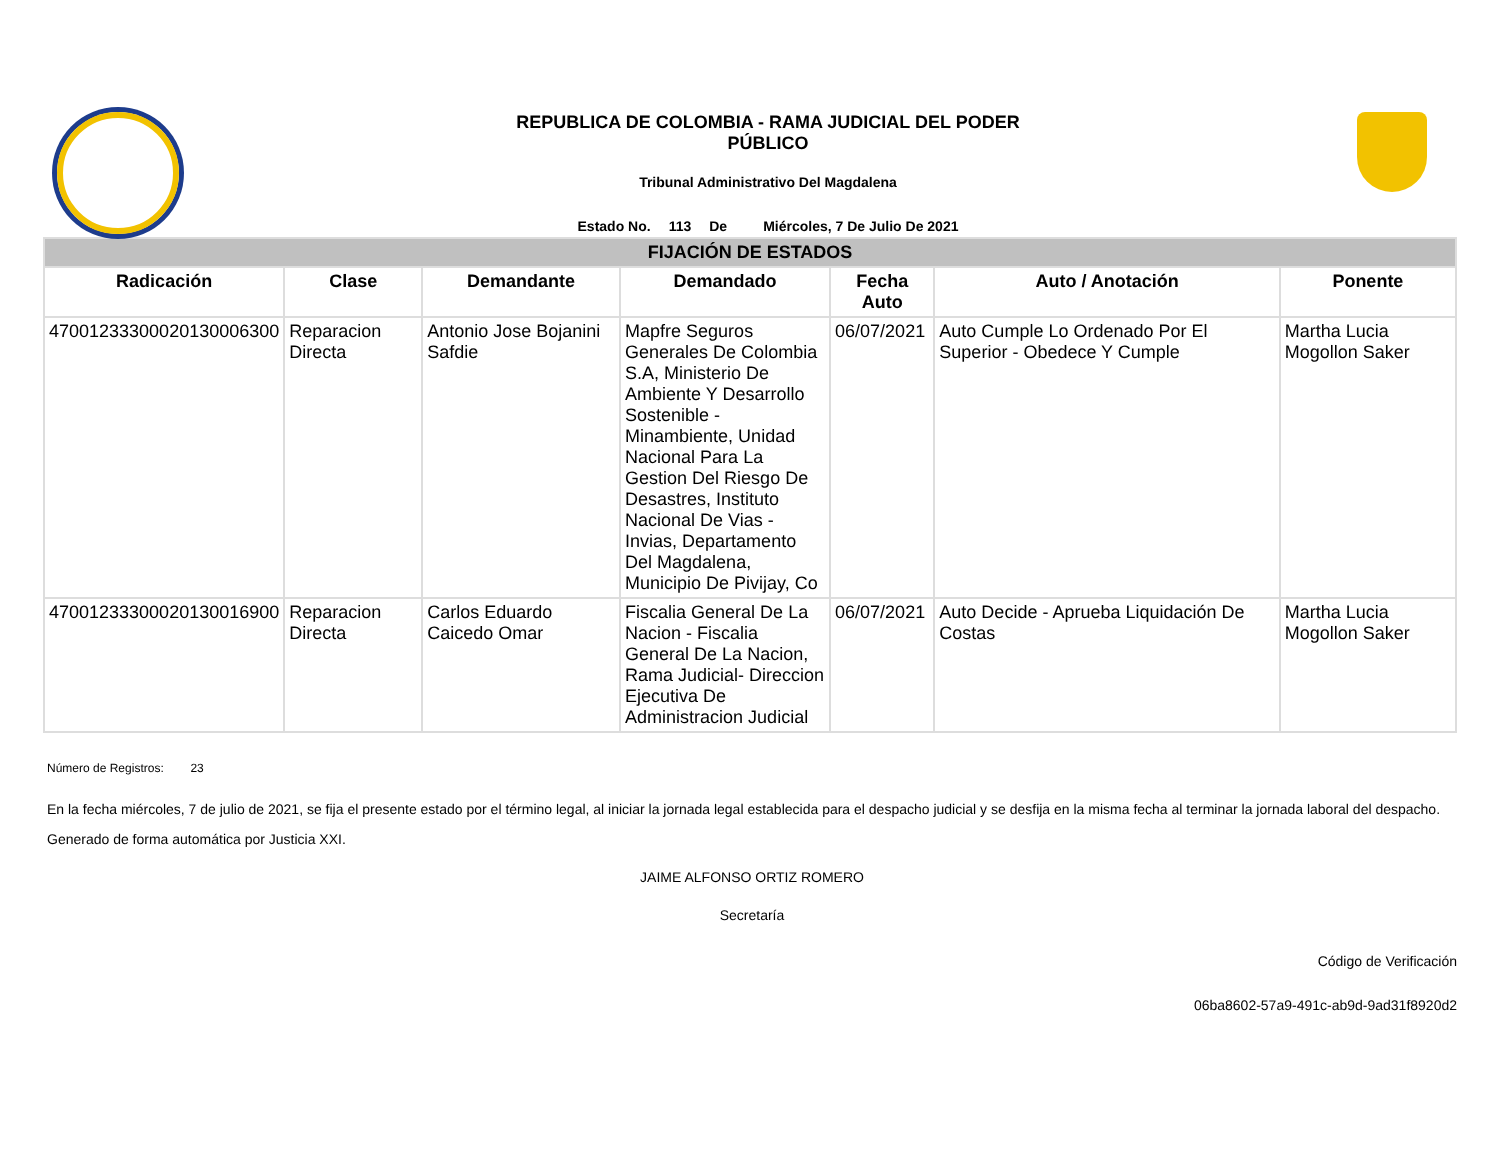REPUBLICA DE COLOMBIA - RAMA JUDICIAL DEL PODER
PÚBLICO
Tribunal Administrativo Del Magdalena
Estado No. 113 De Miércoles, 7 De Julio De 2021
| FIJACIÓN DE ESTADOS | | | | | | |
| --- | --- | --- | --- | --- | --- | --- |
| Radicación | Clase | Demandante | Demandado | Fecha Auto | Auto / Anotación | Ponente |
| 47001233300020130006300 | Reparacion Directa | Antonio Jose Bojanini Safdie | Mapfre Seguros Generales De Colombia S.A, Ministerio De Ambiente Y Desarrollo Sostenible - Minambiente, Unidad Nacional Para La Gestion Del Riesgo De Desastres, Instituto Nacional De Vias - Invias, Departamento Del Magdalena, Municipio De Pivijay, Co | 06/07/2021 | Auto Cumple Lo Ordenado Por El Superior - Obedece Y Cumple | Martha Lucia Mogollon Saker |
| 47001233300020130016900 | Reparacion Directa | Carlos Eduardo Caicedo Omar | Fiscalia General De La Nacion - Fiscalia General De La Nacion, Rama Judicial- Direccion Ejecutiva De Administracion Judicial | 06/07/2021 | Auto Decide - Aprueba Liquidación De Costas | Martha Lucia Mogollon Saker |
Número de Registros: 23
En la fecha miércoles, 7 de julio de 2021, se fija el presente estado por el término legal, al iniciar la jornada legal establecida para el despacho judicial y se desfija en la misma fecha al terminar la jornada laboral del despacho.
Generado de forma automática por Justicia XXI.
JAIME ALFONSO ORTIZ ROMERO
Secretaría
Código de Verificación
06ba8602-57a9-491c-ab9d-9ad31f8920d2